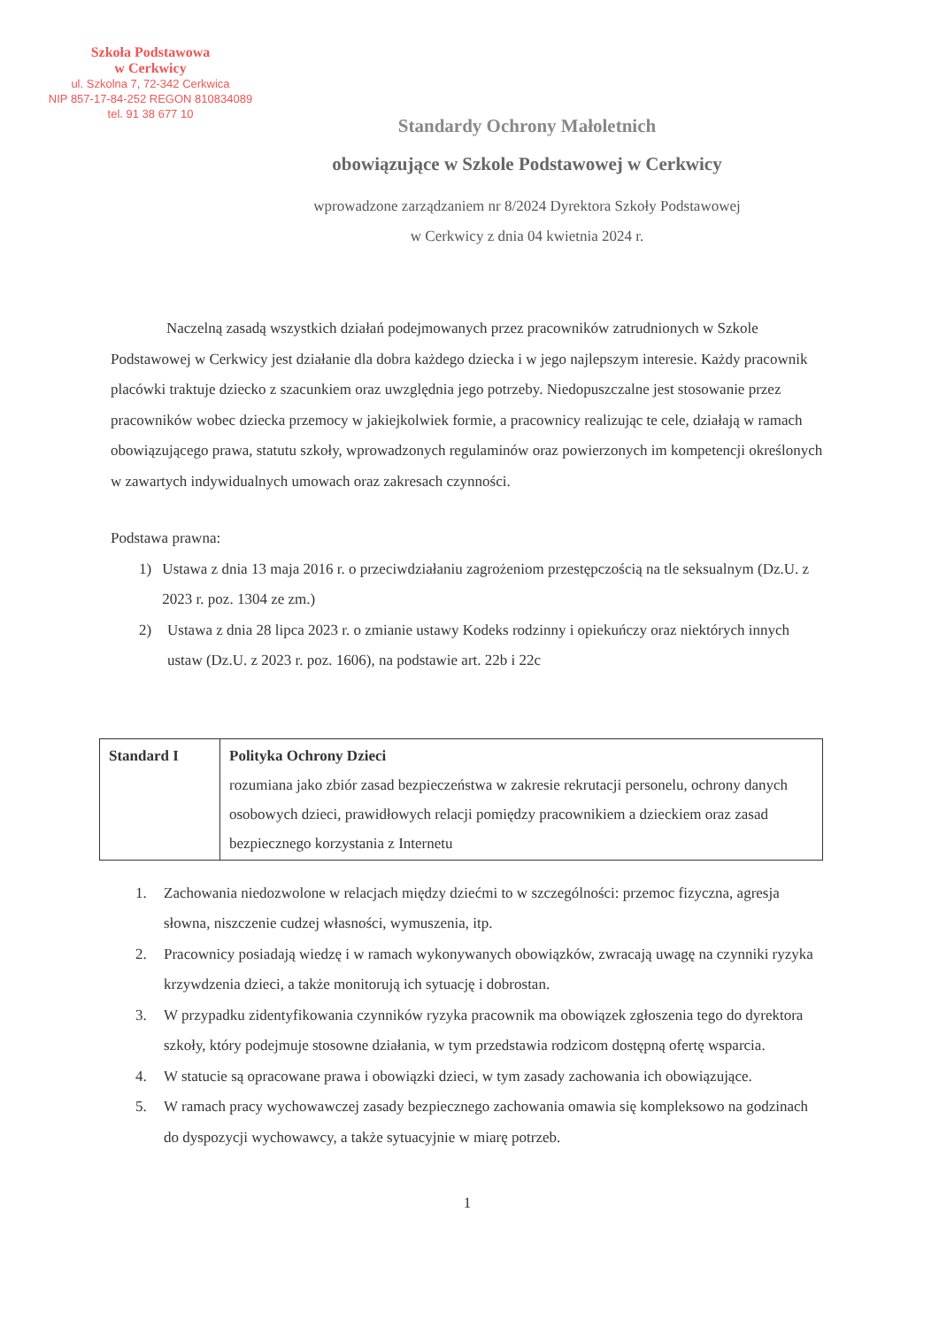Szkoła Podstawowa
w Cerkwicy
ul. Szkolna 7, 72-342 Cerkwica
NIP 857-17-84-252 REGON 810834089
tel. 91 38 677 10
Standardy Ochrony Małoletnich
obowiązujące w Szkole Podstawowej w Cerkwicy
wprowadzone zarządzaniem nr 8/2024 Dyrektora Szkoły Podstawowej
w Cerkwicy z dnia 04 kwietnia 2024 r.
Naczelną zasadą wszystkich działań podejmowanych przez pracowników zatrudnionych w Szkole Podstawowej w Cerkwicy jest działanie dla dobra każdego dziecka i w jego najlepszym interesie. Każdy pracownik placówki traktuje dziecko z szacunkiem oraz uwzględnia jego potrzeby. Niedopuszczalne jest stosowanie przez pracowników wobec dziecka przemocy w jakiejkolwiek formie, a pracownicy realizując te cele, działają w ramach obowiązującego prawa, statutu szkoły, wprowadzonych regulaminów oraz powierzonych im kompetencji określonych w zawartych indywidualnych umowach oraz zakresach czynności.
Podstawa prawna:
1) Ustawa z dnia 13 maja 2016 r. o przeciwdziałaniu zagrożeniom przestępczością na tle seksualnym (Dz.U. z 2023 r. poz. 1304 ze zm.)
2) Ustawa z dnia 28 lipca 2023 r. o zmianie ustawy Kodeks rodzinny i opiekuńczy oraz niektórych innych ustaw (Dz.U. z 2023 r. poz. 1606), na podstawie art. 22b i 22c
| Standard I | Polityka Ochrony Dzieci rozumiana jako zbiór zasad bezpieczeństwa w zakresie rekrutacji personelu, ochrony danych osobowych dzieci, prawidłowych relacji pomiędzy pracownikiem a dzieckiem oraz zasad bezpiecznego korzystania z Internetu |
1. Zachowania niedozwolone w relacjach między dziećmi to w szczególności: przemoc fizyczna, agresja słowna, niszczenie cudzej własności, wymuszenia, itp.
2. Pracownicy posiadają wiedzę i w ramach wykonywanych obowiązków, zwracają uwagę na czynniki ryzyka krzywdzenia dzieci, a także monitorują ich sytuację i dobrostan.
3. W przypadku zidentyfikowania czynników ryzyka pracownik ma obowiązek zgłoszenia tego do dyrektora szkoły, który podejmuje stosowne działania, w tym przedstawia rodzicom dostępną ofertę wsparcia.
4. W statucie są opracowane prawa i obowiązki dzieci, w tym zasady zachowania ich obowiązujące.
5. W ramach pracy wychowawczej zasady bezpiecznego zachowania omawia się kompleksowo na godzinach do dyspozycji wychowawcy, a także sytuacyjnie w miarę potrzeb.
1